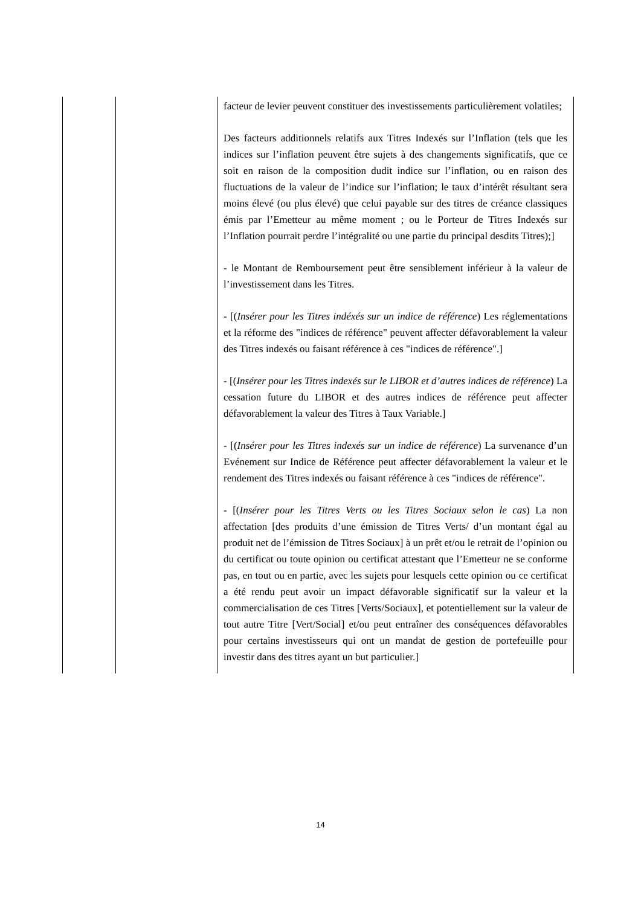| | | facteur de levier peuvent constituer des investissements particulièrement volatiles; Des facteurs additionnels relatifs aux Titres Indexés sur l’Inflation (tels que les indices sur l’inflation peuvent être sujets à des changements significatifs, que ce soit en raison de la composition dudit indice sur l’inflation, ou en raison des fluctuations de la valeur de l’indice sur l’inflation; le taux d’intérêt résultant sera moins élevé (ou plus élevé) que celui payable sur des titres de créance classiques émis par l’Emetteur au même moment ; ou le Porteur de Titres Indexés sur l’Inflation pourrait perdre l’intégralité ou une partie du principal desdits Titres);] - le Montant de Remboursement peut être sensiblement inférieur à la valeur de l’investissement dans les Titres. - [( Insérer pour les Titres indéxés sur un indice de référence ) Les réglementations et la réforme des "indices de référence" peuvent affecter défavorablement la valeur des Titres indexés ou faisant référence à ces "indices de référence".] - [( Insérer pour les Titres indexés sur le LIBOR et d’autres indices de référence ) La cessation future du LIBOR et des autres indices de référence peut affecter défavorablement la valeur des Titres à Taux Variable.] - [( Insérer pour les Titres indexés sur un indice de référence ) La survenance d’un Evénement sur Indice de Référence peut affecter défavorablement la valeur et le rendement des Titres indexés ou faisant référence à ces "indices de référence". - [( Insérer pour les Titres Verts ou les Titres Sociaux selon le cas ) La non affectation [des produits d’une émission de Titres Verts/ d’un montant égal au produit net de l’émission de Titres Sociaux] à un prêt et/ou le retrait de l’opinion ou du certificat ou toute opinion ou certificat attestant que l’Emetteur ne se conforme pas, en tout ou en partie, avec les sujets pour lesquels cette opinion ou ce certificat a été rendu peut avoir un impact défavorable significatif sur la valeur et la commercialisation de ces Titres [Verts/Sociaux], et potentiellement sur la valeur de tout autre Titre [Vert/Social] et/ou peut entraîner des conséquences défavorables pour certains investisseurs qui ont un mandat de gestion de portefeuille pour investir dans des titres ayant un but particulier.] |
14